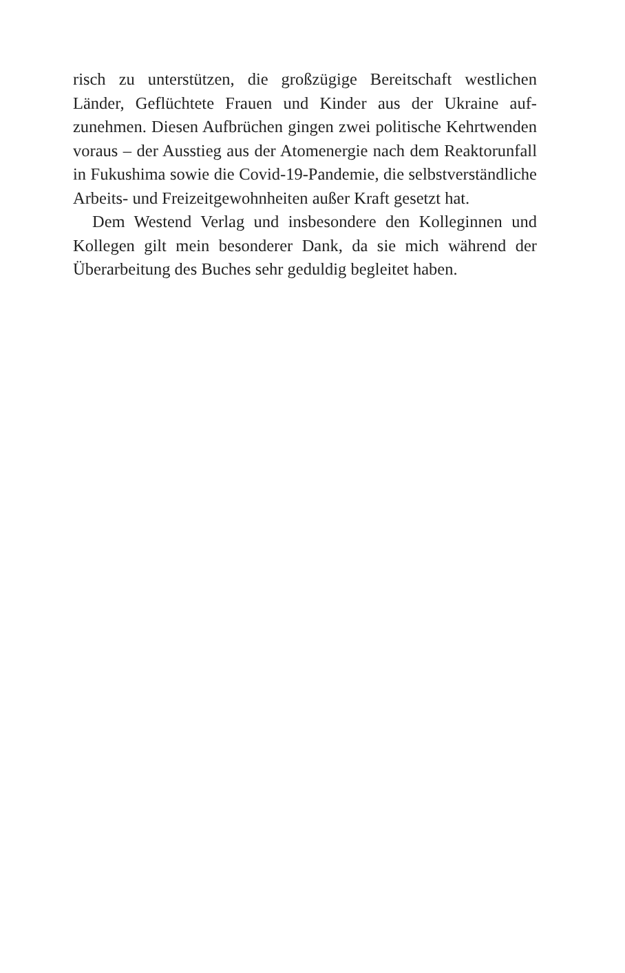risch zu unterstützen, die großzügige Bereitschaft westlichen Länder, Geflüchtete Frauen und Kinder aus der Ukraine auf­zunehmen. Diesen Aufbrüchen gingen zwei politische Kehrt­wenden voraus – der Ausstieg aus der Atomenergie nach dem Reaktorunfall in Fukushima sowie die Covid-19-Pandemie, die selbstverständliche Arbeits- und Freizeitgewohnheiten außer Kraft gesetzt hat.
Dem Westend Verlag und insbesondere den Kolleginnen und Kollegen gilt mein besonderer Dank, da sie mich während der Überarbeitung des Buches sehr geduldig begleitet haben.